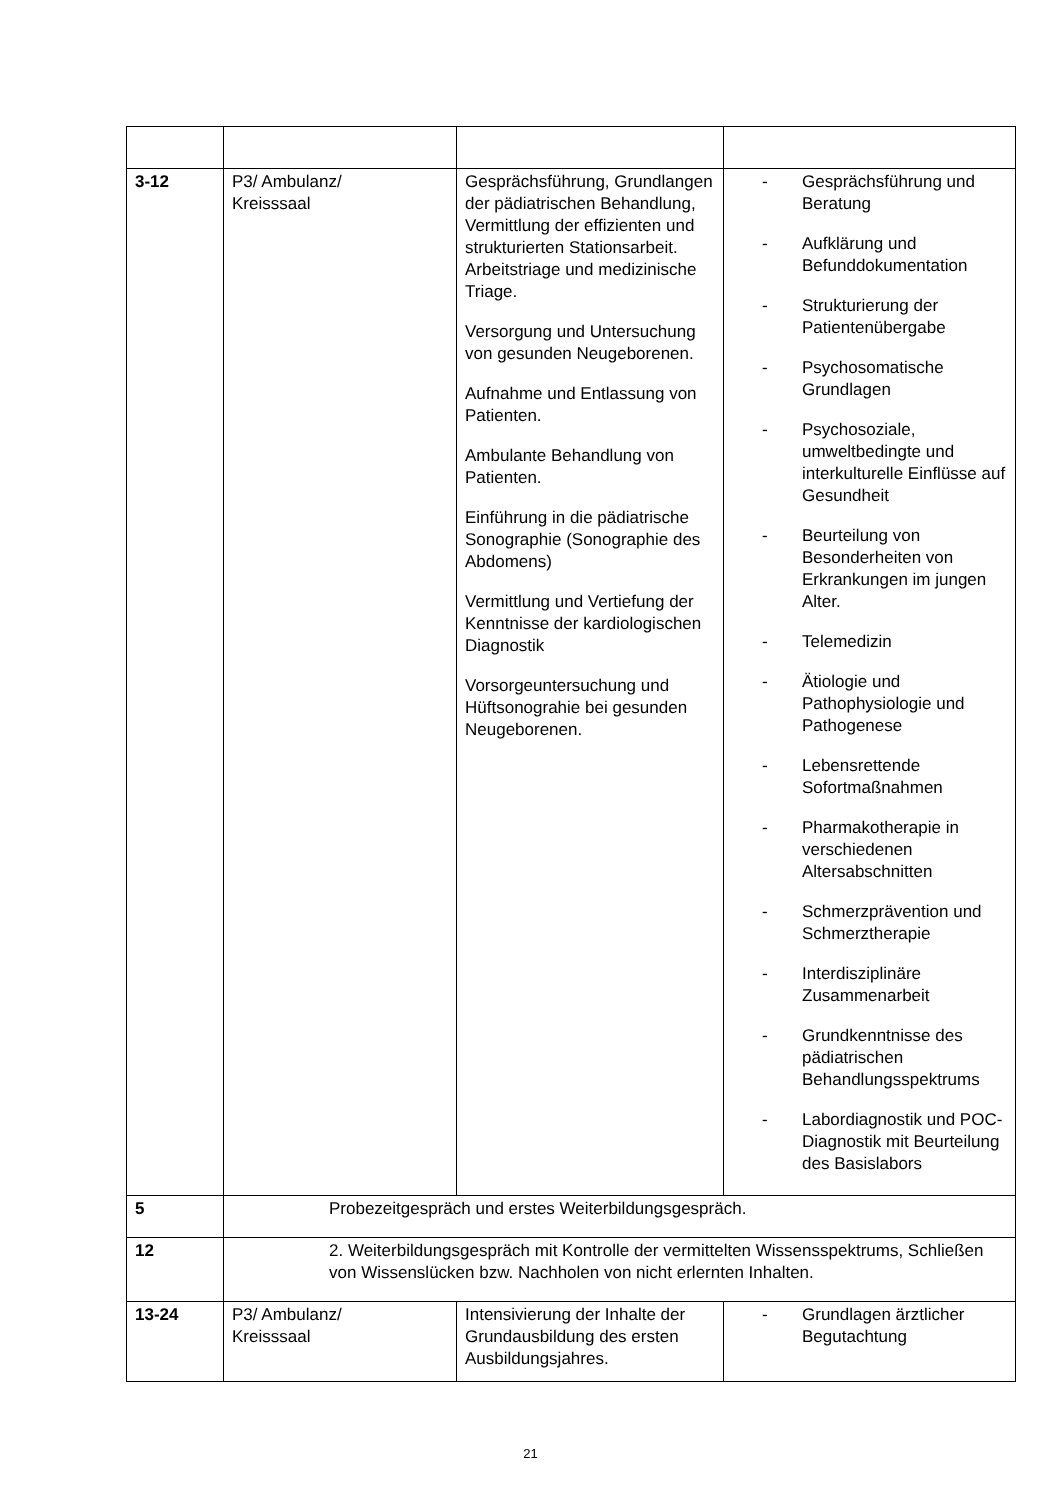| 3-12 | P3/ Ambulanz/ Kreisssaal | Gesprächsführung, Grundlangen der pädiatrischen Behandlung, Vermittlung der effizienten und strukturierten Stationsarbeit. Arbeitstriage und medizinische Triage. Versorgung und Untersuchung von gesunden Neugeborenen. Aufnahme und Entlassung von Patienten. Ambulante Behandlung von Patienten. Einführung in die pädiatrische Sonographie (Sonographie des Abdomens) Vermittlung und Vertiefung der Kenntnisse der kardiologischen Diagnostik Vorsorgeuntersuchung und Hüftsonograhie bei gesunden Neugeborenen. | - Gesprächsführung und Beratung - Aufklärung und Befunddokumentation - Strukturierung der Patientenübergabe - Psychosomatische Grundlagen - Psychosoziale, umweltbedingte und interkulturelle Einflüsse auf Gesundheit - Beurteilung von Besonderheiten von Erkrankungen im jungen Alter. - Telemedizin - Ätiologie und Pathophysiologie und Pathogenese - Lebensrettende Sofortmaßnahmen - Pharmakotherapie in verschiedenen Altersabschnitten - Schmerzprävention und Schmerztherapie - Interdisziplinäre Zusammenarbeit - Grundkenntnisse des pädiatrischen Behandlungsspektrums - Labordiagnostik und POC-Diagnostik mit Beurteilung des Basislabors |
| 5 | Probezeitgespräch und erstes Weiterbildungsgespräch. | | |
| 12 | 2. Weiterbildungsgespräch mit Kontrolle der vermittelten Wissensspektrums, Schließen von Wissenslücken bzw. Nachholen von nicht erlernten Inhalten. | | |
| 13-24 | P3/ Ambulanz/ Kreisssaal | Intensivierung der Inhalte der Grundausbildung des ersten Ausbildungsjahres. | - Grundlagen ärztlicher Begutachtung |
21